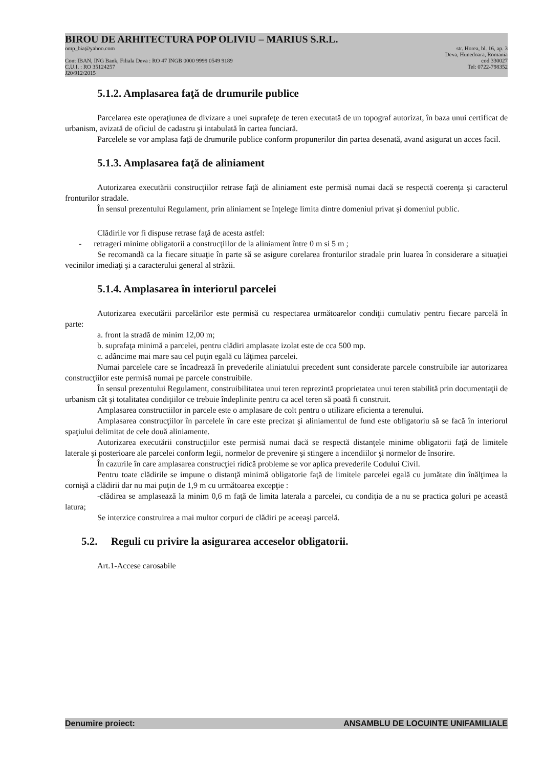BIROU DE ARHITECTURA POP OLIVIU – MARIUS S.R.L.
omp_bia@yahoo.com str. Horea, bl. 16, ap. 3
Deva, Hunedoara, Romania
Cont IBAN, ING Bank, Filiala Deva : RO 47 INGB 0000 9999 0549 9189 cod 330027
C.U.I. : RO 35124257 Tel: 0722-798352
J20/912/2015
5.1.2. Amplasarea faţă de drumurile publice
Parcelarea este operaţiunea de divizare a unei suprafeţe de teren executată de un topograf autorizat, în baza unui certificat de urbanism, avizată de oficiul de cadastru şi intabulată în cartea funciară.
Parcelele se vor amplasa faţă de drumurile publice conform propunerilor din partea desenată, avand asigurat un acces facil.
5.1.3. Amplasarea faţă de aliniament
Autorizarea executării construcţiilor retrase faţă de aliniament este permisă numai dacă se respectă coerenţa şi caracterul fronturilor stradale.
În sensul prezentului Regulament, prin aliniament se înţelege limita dintre domeniul privat şi domeniul public.
Clădirile vor fi dispuse retrase faţă de acesta astfel:
- retrageri minime obligatorii a construcţiilor de la aliniament între 0 m si 5 m ;
Se recomandă ca la fiecare situaţie în parte să se asigure corelarea fronturilor stradale prin luarea în considerare a situaţiei vecinilor imediaţi şi a caracterului general al străzii.
5.1.4. Amplasarea în interiorul parcelei
Autorizarea executării parcelărilor este permisă cu respectarea următoarelor condiţii cumulativ pentru fiecare parcelă în parte:
a. front la stradă de minim 12,00 m;
b. suprafaţa minimă a parcelei, pentru clădiri amplasate izolat este de cca 500 mp.
c. adâncime mai mare sau cel puţin egală cu lăţimea parcelei.
Numai parcelele care se încadrează în prevederile aliniatului precedent sunt considerate parcele construibile iar autorizarea construcţiilor este permisă numai pe parcele construibile.
În sensul prezentului Regulament, construibilitatea unui teren reprezintă proprietatea unui teren stabilită prin documentaţii de urbanism cât şi totalitatea condiţiilor ce trebuie îndeplinite pentru ca acel teren să poată fi construit.
Amplasarea constructiilor in parcele este o amplasare de colt pentru o utilizare eficienta a terenului.
Amplasarea construcţiilor în parcelele în care este precizat şi aliniamentul de fund este obligatoriu să se facă în interiorul spaţiului delimitat de cele două aliniamente.
Autorizarea executării construcţiilor este permisă numai dacă se respectă distanţele minime obligatorii faţă de limitele laterale şi posterioare ale parcelei conform legii, normelor de prevenire şi stingere a incendiilor şi normelor de însorire.
În cazurile în care amplasarea construcţiei ridică probleme se vor aplica prevederile Codului Civil.
Pentru toate clădirile se impune o distanţă minimă obligatorie faţă de limitele parcelei egală cu jumătate din înălţimea la cornişă a clădirii dar nu mai puţin de 1,9 m cu următoarea excepţie :
-clădirea se amplasează la minim 0,6 m faţă de limita laterala a parcelei, cu condiţia de a nu se practica goluri pe această latura;
Se interzice construirea a mai multor corpuri de clădiri pe aceeaşi parcelă.
5.2. Reguli cu privire la asigurarea acceselor obligatorii.
Art.1-Accese carosabile
Denumire proiect: ANSAMBLU DE LOCUINTE UNIFAMILIALE